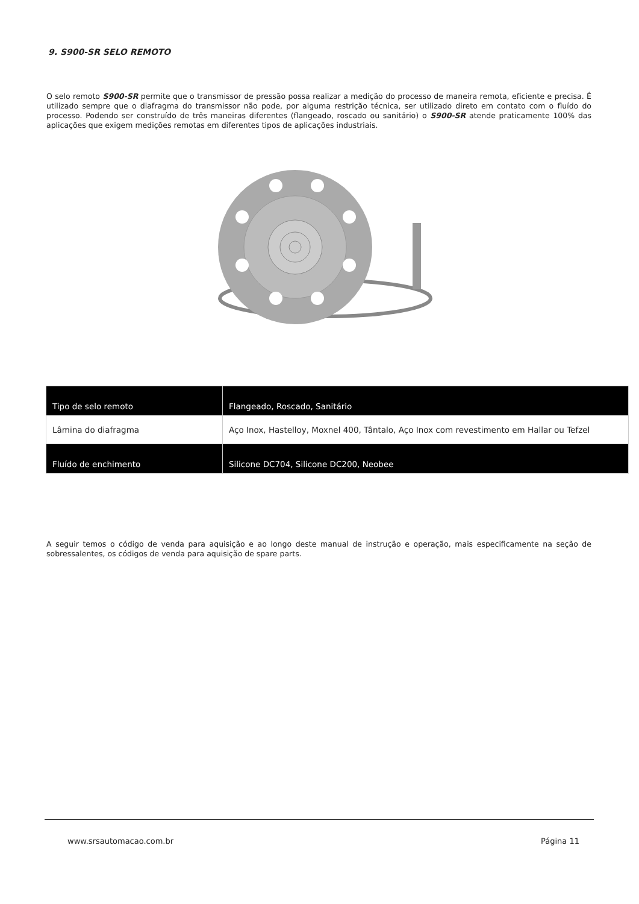9. S900-SR SELO REMOTO
O selo remoto S900-SR permite que o transmissor de pressão possa realizar a medição do processo de maneira remota, eficiente e precisa. É utilizado sempre que o diafragma do transmissor não pode, por alguma restrição técnica, ser utilizado direto em contato com o fluído do processo. Podendo ser construído de três maneiras diferentes (flangeado, roscado ou sanitário) o S900-SR atende praticamente 100% das aplicações que exigem medições remotas em diferentes tipos de aplicações industriais.
| Tipo de selo remoto | Flangeado, Roscado, Sanitário |
| Lâmina do diafragma | Aço Inox, Hastelloy, Moxnel 400, Tântalo, Aço Inox com revestimento em Hallar ou Tefzel |
| Fluído de enchimento | Silicone DC704, Silicone DC200, Neobee |
A seguir temos o código de venda para aquisição e ao longo deste manual de instrução e operação, mais especificamente na seção de sobressalentes, os códigos de venda para aquisição de spare parts.
www.srsautomacao.com.br Página 11